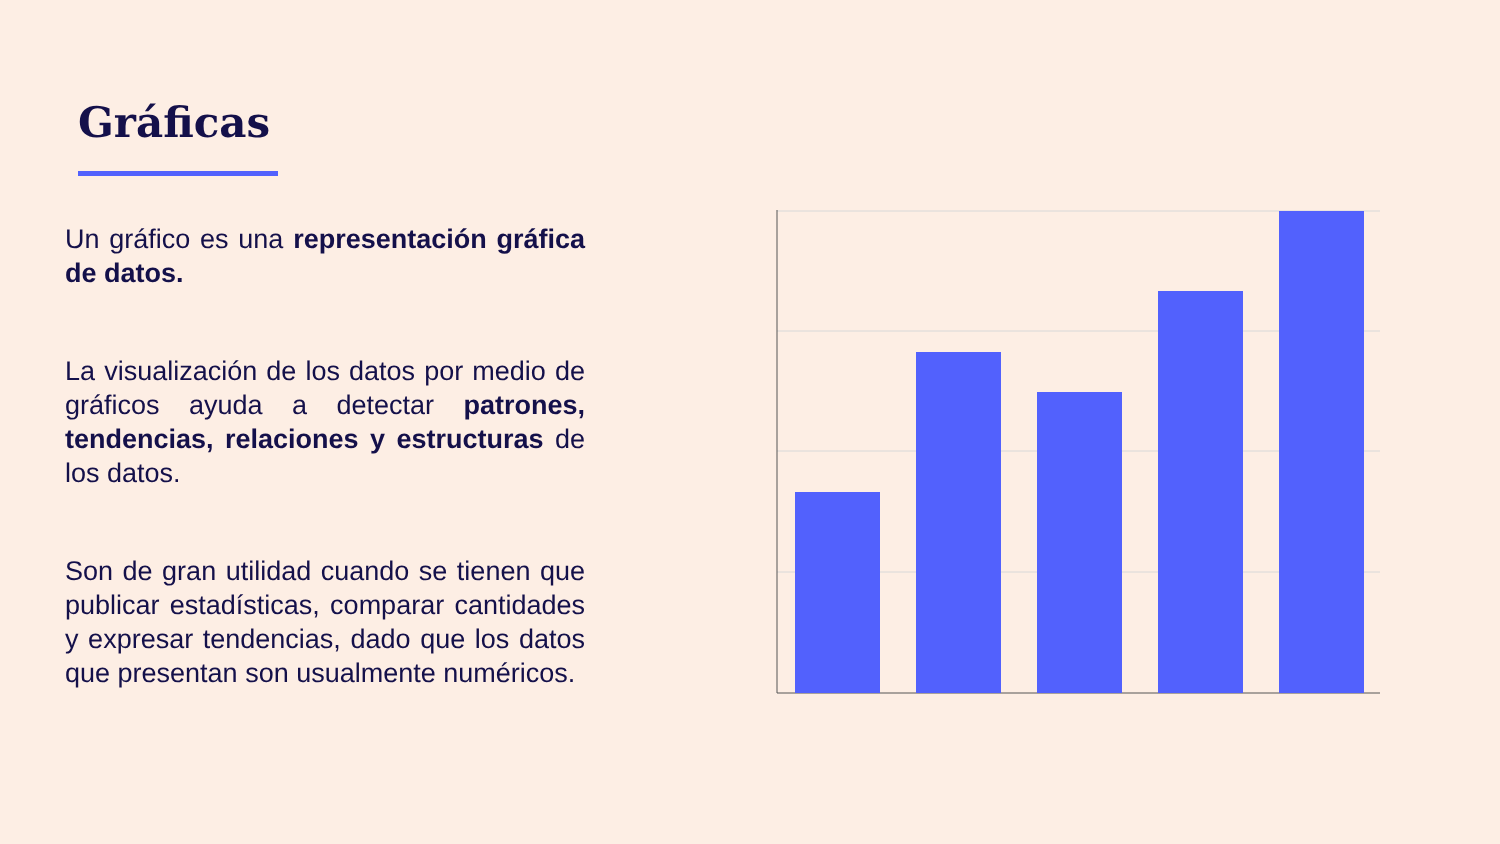Gráficas
Un gráfico es una representación gráfica de datos.
La visualización de los datos por medio de gráficos ayuda a detectar patrones, tendencias, relaciones y estructuras de los datos.
Son de gran utilidad cuando se tienen que publicar estadísticas, comparar cantidades y expresar tendencias, dado que los datos que presentan son usualmente numéricos.